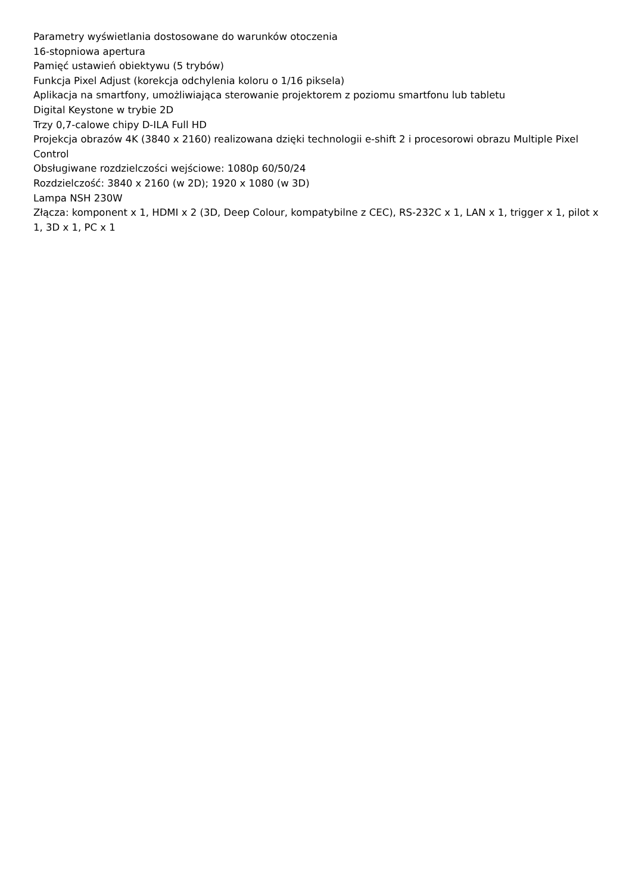Parametry wyświetlania dostosowane do warunków otoczenia
16-stopniowa apertura
Pamięć ustawień obiektywu (5 trybów)
Funkcja Pixel Adjust (korekcja odchylenia koloru o 1/16 piksela)
Aplikacja na smartfony, umożliwiająca sterowanie projektorem z poziomu smartfonu lub tabletu
Digital Keystone w trybie 2D
Trzy 0,7-calowe chipy D-ILA Full HD
Projekcja obrazów 4K (3840 x 2160) realizowana dzięki technologii e-shift 2 i procesorowi obrazu Multiple Pixel Control
Obsługiwane rozdzielczości wejściowe: 1080p 60/50/24
Rozdzielczość: 3840 x 2160 (w 2D); 1920 x 1080 (w 3D)
Lampa NSH 230W
Złącza: komponent x 1, HDMI x 2 (3D, Deep Colour, kompatybilne z CEC), RS-232C x 1, LAN x 1, trigger x 1, pilot x 1, 3D x 1, PC x 1